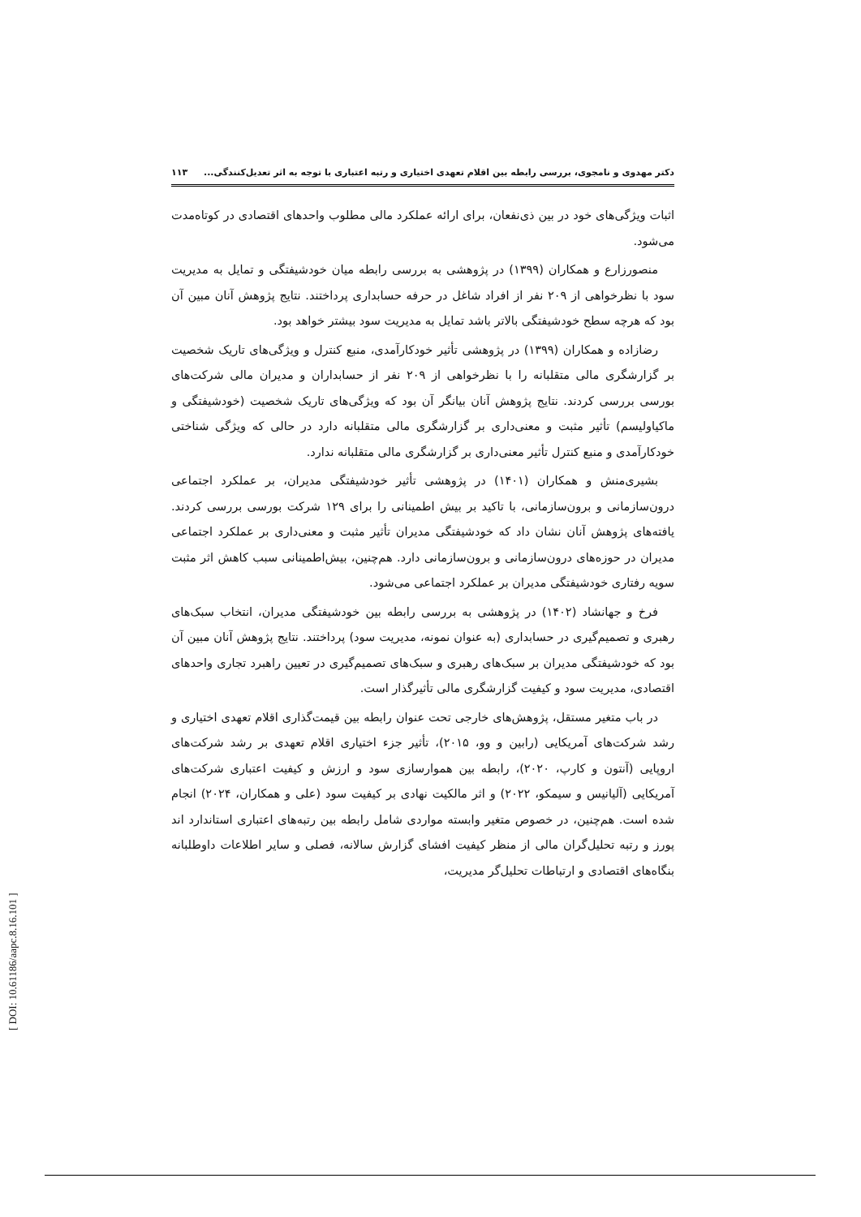دکتر مهدوی و نامجوی، بررسی رابطه بین اقلام تعهدی اختیاری و رتبه اعتباری با توجه به اثر تعدیل‌کنندگی... ۱۱۳
اثبات ویژگی‌های خود در بین ذی‌نفعان، برای ارائه عملکرد مالی مطلوب واحدهای اقتصادی در کوتاه‌مدت می‌شود.
منصورزارع و همکاران (۱۳۹۹) در پژوهشی به بررسی رابطه میان خودشیفتگی و تمایل به مدیریت سود با نظرخواهی از ۲۰۹ نفر از افراد شاغل در حرفه حسابداری پرداختند. نتایج پژوهش آنان مبین آن بود که هرچه سطح خودشیفتگی بالاتر باشد تمایل به مدیریت سود بیشتر خواهد بود.
رضازاده و همکاران (۱۳۹۹) در پژوهشی تأثیر خودکارآمدی، منبع کنترل و ویژگی‌های تاریک شخصیت بر گزارشگری مالی متقلبانه را با نظرخواهی از ۲۰۹ نفر از حسابداران و مدیران مالی شرکت‌های بورسی بررسی کردند. نتایج پژوهش آنان بیانگر آن بود که ویژگی‌های تاریک شخصیت (خودشیفتگی و ماکیاولیسم) تأثیر مثبت و معنی‌داری بر گزارشگری مالی متقلبانه دارد در حالی که ویژگی شناختی خودکارآمدی و منبع کنترل تأثیر معنی‌داری بر گزارشگری مالی متقلبانه ندارد.
بشیری‌منش و همکاران (۱۴۰۱) در پژوهشی تأثیر خودشیفتگی مدیران، بر عملکرد اجتماعی درون‌سازمانی و برون‌سازمانی، با تاکید بر بیش اطمینانی را برای ۱۲۹ شرکت بورسی بررسی کردند. یافته‌های پژوهش آنان نشان داد که خودشیفتگی مدیران تأثیر مثبت و معنی‌داری بر عملکرد اجتماعی مدیران در حوزه‌های درون‌سازمانی و برون‌سازمانی دارد. هم‌چنین، بیش‌اطمینانی سبب کاهش اثر مثبت سویه رفتاری خودشیفتگی مدیران بر عملکرد اجتماعی می‌شود.
فرخ و جهانشاد (۱۴۰۲) در پژوهشی به بررسی رابطه بین خودشیفتگی مدیران، انتخاب سبک‌های رهبری و تصمیم‌گیری در حسابداری (به عنوان نمونه، مدیریت سود) پرداختند. نتایج پژوهش آنان مبین آن بود که خودشیفتگی مدیران بر سبک‌های رهبری و سبک‌های تصمیم‌گیری در تعیین راهبرد تجاری واحدهای اقتصادی، مدیریت سود و کیفیت گزارشگری مالی تأثیرگذار است.
در باب متغیر مستقل، پژوهش‌های خارجی تحت عنوان رابطه بین قیمت‌گذاری اقلام تعهدی اختیاری و رشد شرکت‌های آمریکایی (رابین و وو، ۲۰۱۵)، تأثیر جزء اختیاری اقلام تعهدی بر رشد شرکت‌های اروپایی (آنتون و کارپ، ۲۰۲۰)، رابطه بین هموارسازی سود و ارزش و کیفیت اعتباری شرکت‌های آمریکایی (آلیانیس و سیمکو، ۲۰۲۲) و اثر مالکیت نهادی بر کیفیت سود (علی و همکاران، ۲۰۲۴) انجام شده است. هم‌چنین، در خصوص متغیر وابسته مواردی شامل رابطه بین رتبه‌های اعتباری استاندارد اند پورز و رتبه تحلیل‌گران مالی از منظر کیفیت افشای گزارش سالانه، فصلی و سایر اطلاعات داوطلبانه بنگاه‌های اقتصادی و ارتباطات تحلیل‌گر مدیریت،
[ DOI: 10.61186/aapc.8.16.101 ]